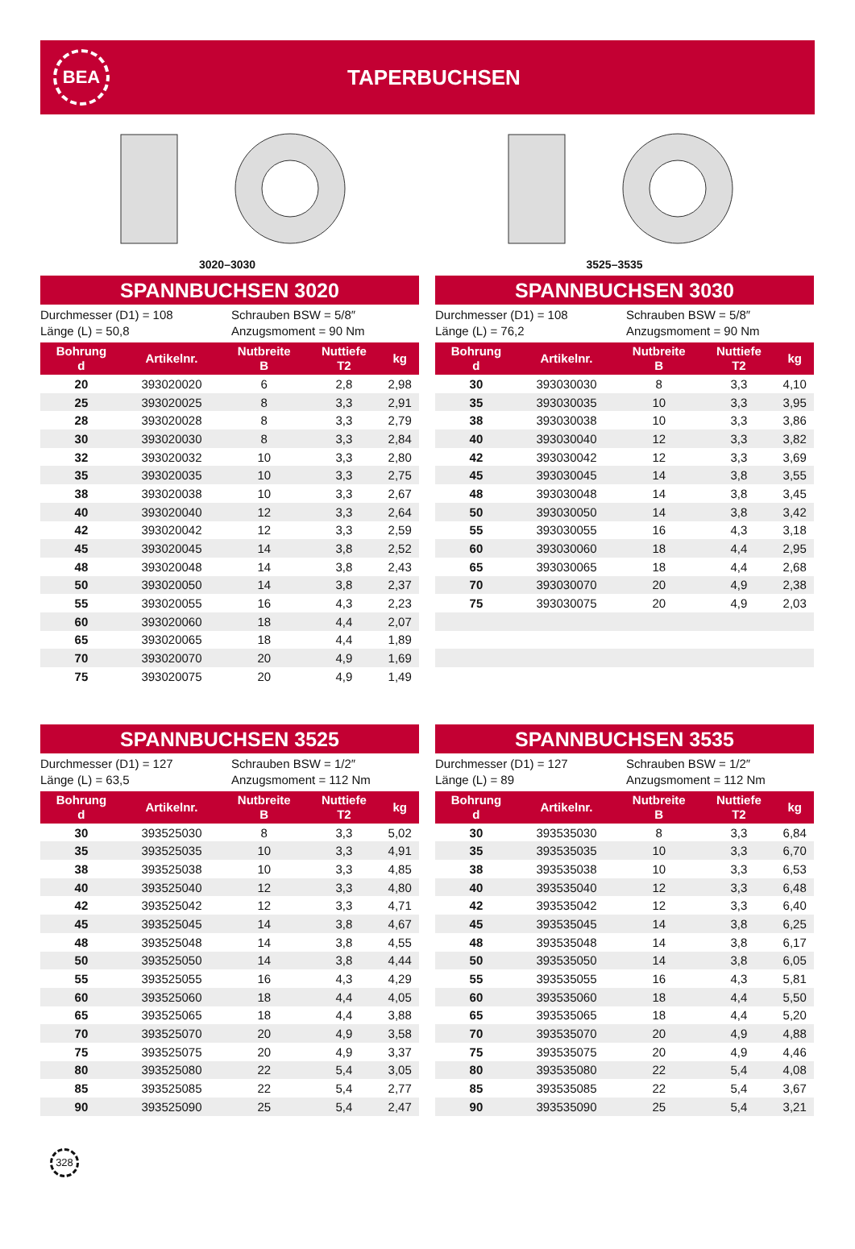BEA
TAPERBUCHSEN
3020–3030
3525–3535
SPANNBUCHSEN 3020
Durchmesser (D1) = 108
Schrauben BSW = 5/8″
Länge (L) = 50,8
Anzugsmoment = 90 Nm
| Bohrung d | Artikelnr. | Nutbreite B | Nuttiefe T2 | kg |
| --- | --- | --- | --- | --- |
| 20 | 393020020 | 6 | 2,8 | 2,98 |
| 25 | 393020025 | 8 | 3,3 | 2,91 |
| 28 | 393020028 | 8 | 3,3 | 2,79 |
| 30 | 393020030 | 8 | 3,3 | 2,84 |
| 32 | 393020032 | 10 | 3,3 | 2,80 |
| 35 | 393020035 | 10 | 3,3 | 2,75 |
| 38 | 393020038 | 10 | 3,3 | 2,67 |
| 40 | 393020040 | 12 | 3,3 | 2,64 |
| 42 | 393020042 | 12 | 3,3 | 2,59 |
| 45 | 393020045 | 14 | 3,8 | 2,52 |
| 48 | 393020048 | 14 | 3,8 | 2,43 |
| 50 | 393020050 | 14 | 3,8 | 2,37 |
| 55 | 393020055 | 16 | 4,3 | 2,23 |
| 60 | 393020060 | 18 | 4,4 | 2,07 |
| 65 | 393020065 | 18 | 4,4 | 1,89 |
| 70 | 393020070 | 20 | 4,9 | 1,69 |
| 75 | 393020075 | 20 | 4,9 | 1,49 |
SPANNBUCHSEN 3030
Durchmesser (D1) = 108
Schrauben BSW = 5/8″
Länge (L) = 76,2
Anzugsmoment = 90 Nm
| Bohrung d | Artikelnr. | Nutbreite B | Nuttiefe T2 | kg |
| --- | --- | --- | --- | --- |
| 30 | 393030030 | 8 | 3,3 | 4,10 |
| 35 | 393030035 | 10 | 3,3 | 3,95 |
| 38 | 393030038 | 10 | 3,3 | 3,86 |
| 40 | 393030040 | 12 | 3,3 | 3,82 |
| 42 | 393030042 | 12 | 3,3 | 3,69 |
| 45 | 393030045 | 14 | 3,8 | 3,55 |
| 48 | 393030048 | 14 | 3,8 | 3,45 |
| 50 | 393030050 | 14 | 3,8 | 3,42 |
| 55 | 393030055 | 16 | 4,3 | 3,18 |
| 60 | 393030060 | 18 | 4,4 | 2,95 |
| 65 | 393030065 | 18 | 4,4 | 2,68 |
| 70 | 393030070 | 20 | 4,9 | 2,38 |
| 75 | 393030075 | 20 | 4,9 | 2,03 |
SPANNBUCHSEN 3525
Durchmesser (D1) = 127
Schrauben BSW = 1/2″
Länge (L) = 63,5
Anzugsmoment = 112 Nm
| Bohrung d | Artikelnr. | Nutbreite B | Nuttiefe T2 | kg |
| --- | --- | --- | --- | --- |
| 30 | 393525030 | 8 | 3,3 | 5,02 |
| 35 | 393525035 | 10 | 3,3 | 4,91 |
| 38 | 393525038 | 10 | 3,3 | 4,85 |
| 40 | 393525040 | 12 | 3,3 | 4,80 |
| 42 | 393525042 | 12 | 3,3 | 4,71 |
| 45 | 393525045 | 14 | 3,8 | 4,67 |
| 48 | 393525048 | 14 | 3,8 | 4,55 |
| 50 | 393525050 | 14 | 3,8 | 4,44 |
| 55 | 393525055 | 16 | 4,3 | 4,29 |
| 60 | 393525060 | 18 | 4,4 | 4,05 |
| 65 | 393525065 | 18 | 4,4 | 3,88 |
| 70 | 393525070 | 20 | 4,9 | 3,58 |
| 75 | 393525075 | 20 | 4,9 | 3,37 |
| 80 | 393525080 | 22 | 5,4 | 3,05 |
| 85 | 393525085 | 22 | 5,4 | 2,77 |
| 90 | 393525090 | 25 | 5,4 | 2,47 |
SPANNBUCHSEN 3535
Durchmesser (D1) = 127
Schrauben BSW = 1/2″
Länge (L) = 89
Anzugsmoment = 112 Nm
| Bohrung d | Artikelnr. | Nutbreite B | Nuttiefe T2 | kg |
| --- | --- | --- | --- | --- |
| 30 | 393535030 | 8 | 3,3 | 6,84 |
| 35 | 393535035 | 10 | 3,3 | 6,70 |
| 38 | 393535038 | 10 | 3,3 | 6,53 |
| 40 | 393535040 | 12 | 3,3 | 6,48 |
| 42 | 393535042 | 12 | 3,3 | 6,40 |
| 45 | 393535045 | 14 | 3,8 | 6,25 |
| 48 | 393535048 | 14 | 3,8 | 6,17 |
| 50 | 393535050 | 14 | 3,8 | 6,05 |
| 55 | 393535055 | 16 | 4,3 | 5,81 |
| 60 | 393535060 | 18 | 4,4 | 5,50 |
| 65 | 393535065 | 18 | 4,4 | 5,20 |
| 70 | 393535070 | 20 | 4,9 | 4,88 |
| 75 | 393535075 | 20 | 4,9 | 4,46 |
| 80 | 393535080 | 22 | 5,4 | 4,08 |
| 85 | 393535085 | 22 | 5,4 | 3,67 |
| 90 | 393535090 | 25 | 5,4 | 3,21 |
328